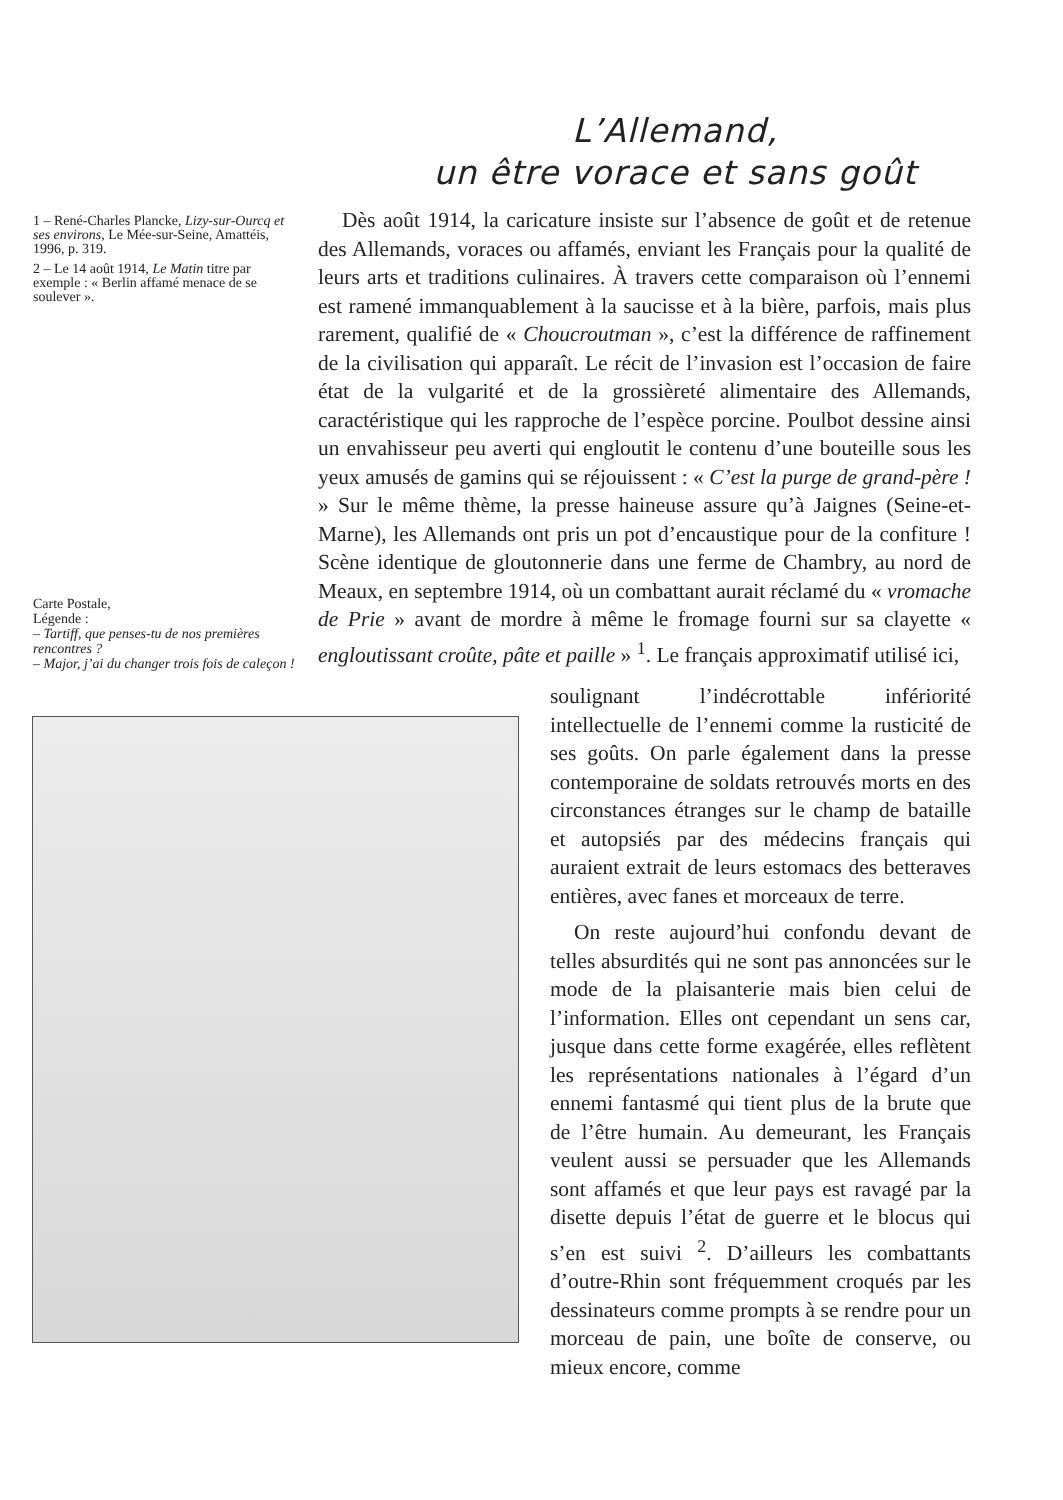L’Allemand,
un être vorace et sans goût
1 – René-Charles Plancke, Lizy-sur-Ourcq et ses environs, Le Mée-sur-Seine, Amattéis, 1996, p. 319.
2 – Le 14 août 1914, Le Matin titre par exemple : « Berlin affamé menace de se soulever ».
Dès août 1914, la caricature insiste sur l’absence de goût et de retenue des Allemands, voraces ou affamés, enviant les Français pour la qualité de leurs arts et traditions culinaires. À travers cette comparaison où l’ennemi est ramené immanquablement à la saucisse et à la bière, parfois, mais plus rarement, qualifié de « Choucroutman », c’est la différence de raffinement de la civilisation qui apparaît. Le récit de l’invasion est l’occasion de faire état de la vulgarité et de la grossièreté alimentaire des Allemands, caractéristique qui les rapproche de l’espèce porcine. Poulbot dessine ainsi un envahisseur peu averti qui engloutit le contenu d’une bouteille sous les yeux amusés de gamins qui se réjouissent : « C’est la purge de grand-père ! » Sur le même thème, la presse haineuse assure qu’à Jaignes (Seine-et-Marne), les Allemands ont pris un pot d’encaustique pour de la confiture ! Scène identique de gloutonnerie dans une ferme de Chambry, au nord de Meaux, en septembre 1914, où un combattant aurait réclamé du « vromache de Prie » avant de mordre à même le fromage fourni sur sa clayette « engloutissant croûte, pâte et paille » <sup>1</sup>. Le français approximatif utilisé ici,
Carte Postale,
Légende :
– Tartiff, que penses-tu de nos premières rencontres ?
– Major, j’ai du changer trois fois de caleçon !
soulignant l’indécrottable infériorité intellectuelle de l’ennemi comme la rusticité de ses goûts. On parle également dans la presse contemporaine de soldats retrouvés morts en des circonstances étranges sur le champ de bataille et autopsiés par des médecins français qui auraient extrait de leurs estomacs des betteraves entières, avec fanes et morceaux de terre.
On reste aujourd’hui confondu devant de telles absurdités qui ne sont pas annoncées sur le mode de la plaisanterie mais bien celui de l’information. Elles ont cependant un sens car, jusque dans cette forme exagérée, elles reflètent les représentations nationales à l’égard d’un ennemi fantasmé qui tient plus de la brute que de l’être humain. Au demeurant, les Français veulent aussi se persuader que les Allemands sont affamés et que leur pays est ravagé par la disette depuis l’état de guerre et le blocus qui s’en est suivi <sup>2</sup>. D’ailleurs les combattants d’outre-Rhin sont fréquemment croqués par les dessinateurs comme prompts à se rendre pour un morceau de pain, une boîte de conserve, ou mieux encore, comme